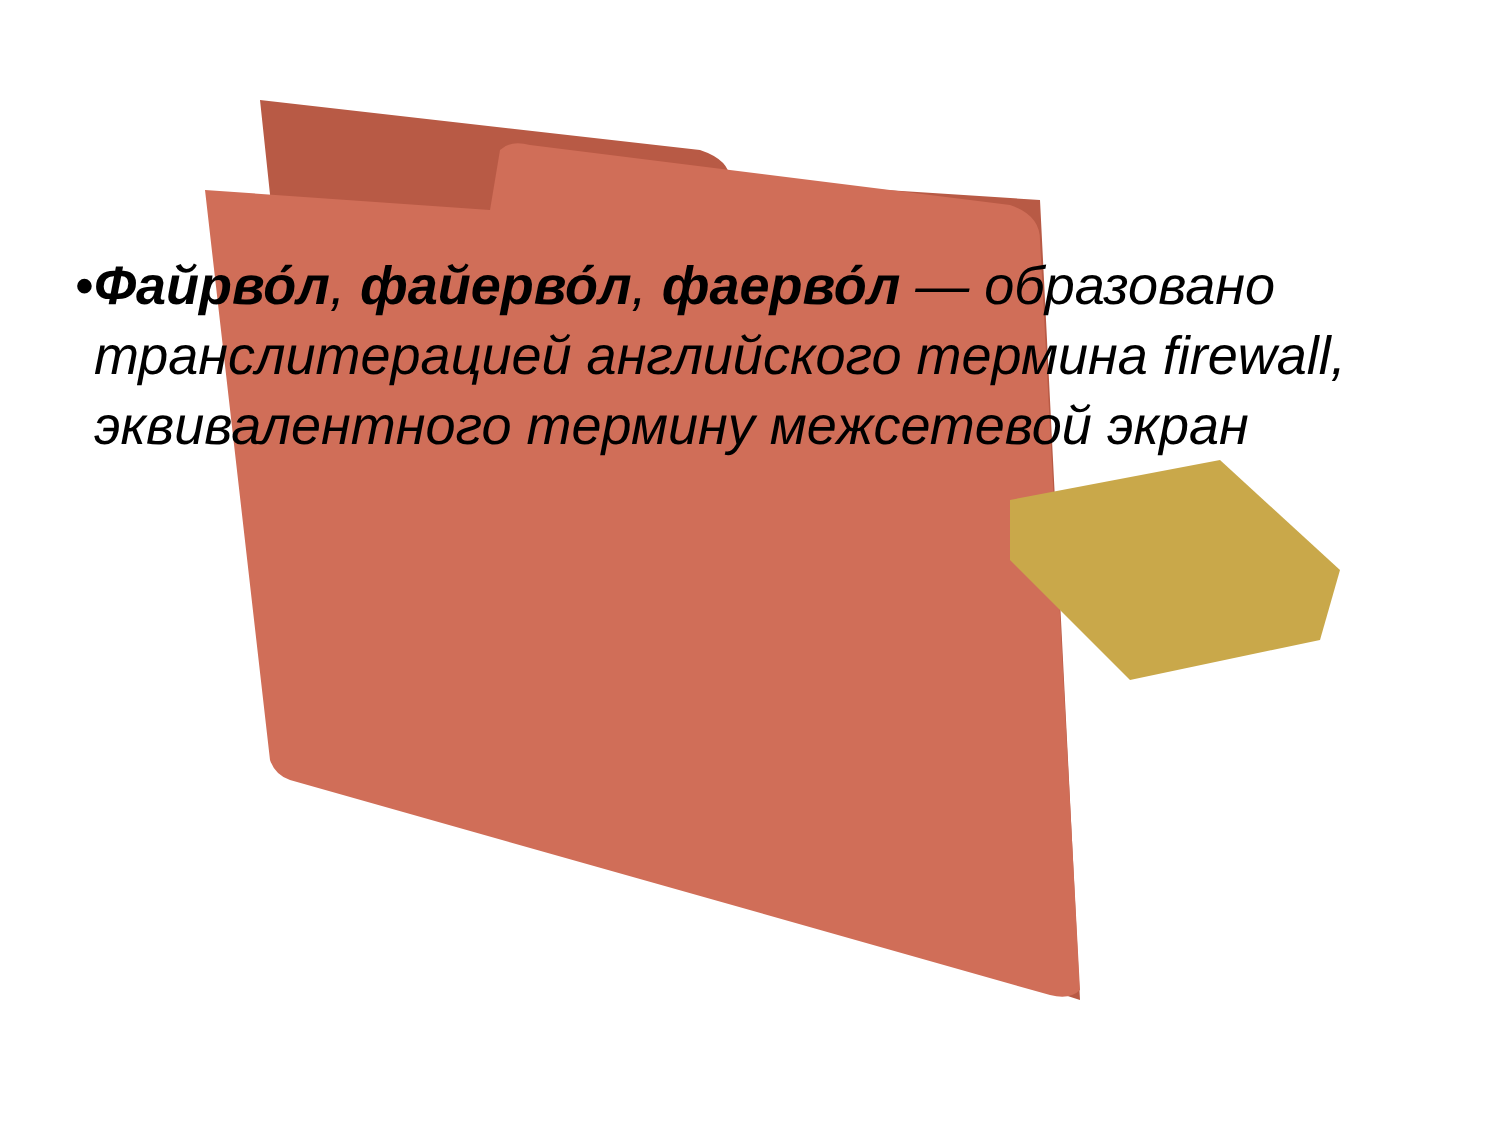• Файрво́л, файерво́л, фаерво́л — образовано транслитерацией английского термина firewall, эквивалентного термину межсетевой экран